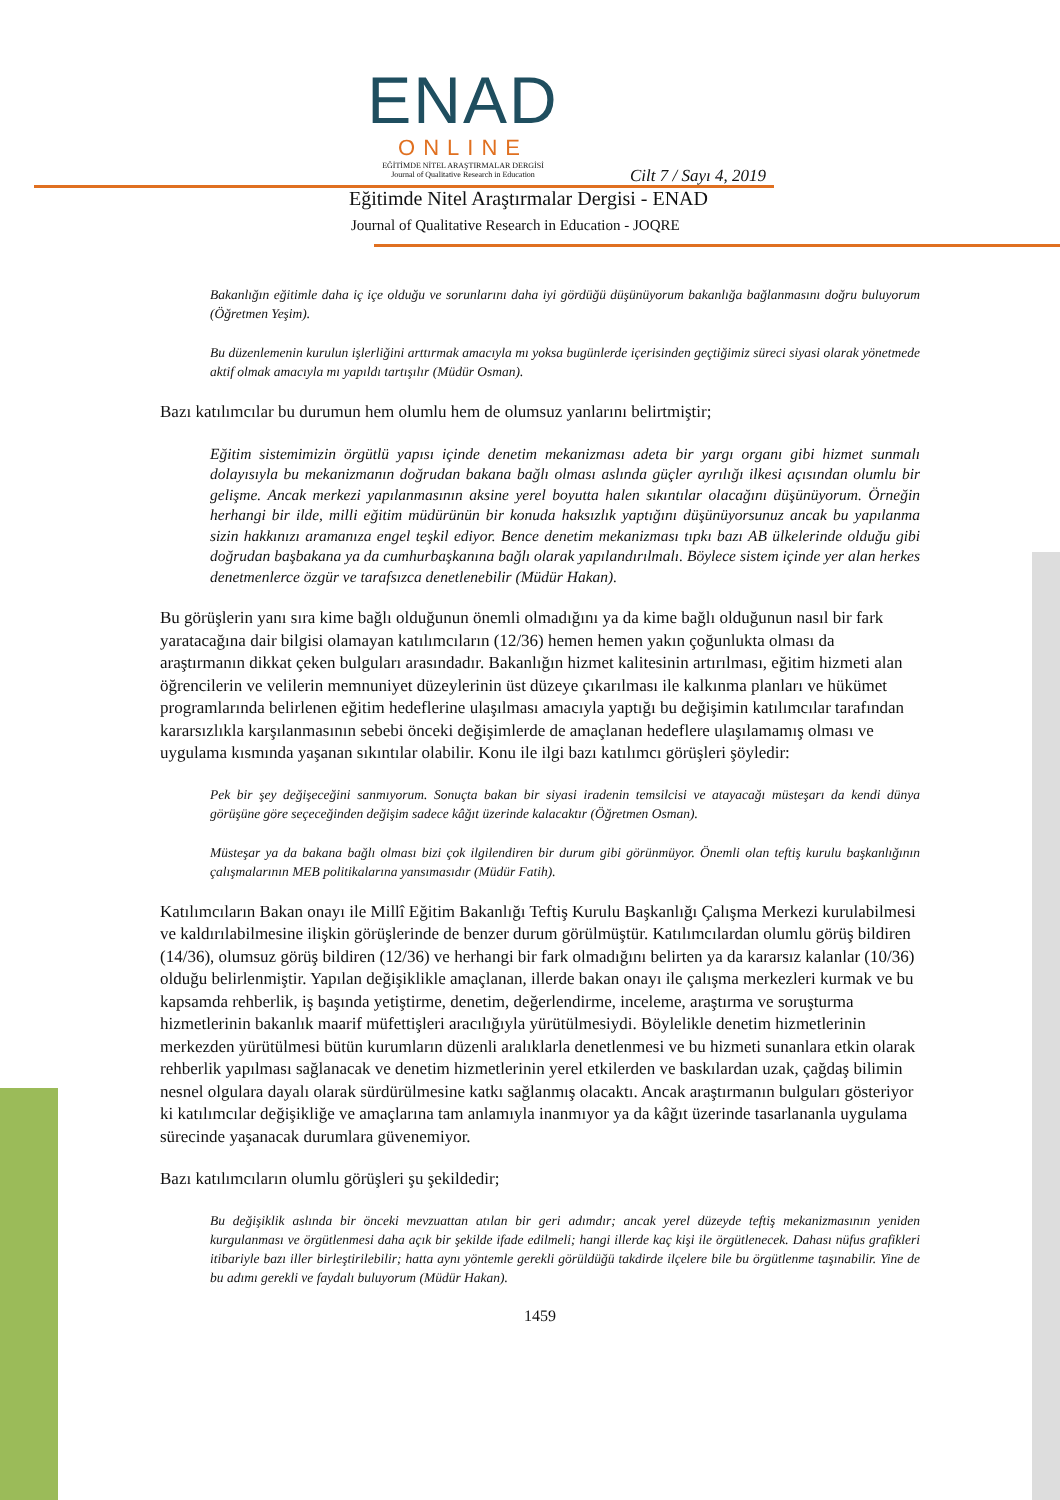ENAD
ONLINE
EĞİTİMDE NİTEL ARAŞTIRMALAR DERGİSİ
Journal of Qualitative Research in Education
Cilt 7 / Sayı 4, 2019
Eğitimde Nitel Araştırmalar Dergisi - ENAD
Journal of Qualitative Research in Education - JOQRE
Bakanlığın eğitimle daha iç içe olduğu ve sorunlarını daha iyi gördüğü düşünüyorum bakanlığa bağlanmasını doğru buluyorum (Öğretmen Yeşim).
Bu düzenlemenin kurulun işlerliğini arttırmak amacıyla mı yoksa bugünlerde içerisinden geçtiğimiz süreci siyasi olarak yönetmede aktif olmak amacıyla mı yapıldı tartışılır (Müdür Osman).
Bazı katılımcılar bu durumun hem olumlu hem de olumsuz yanlarını belirtmiştir;
Eğitim sistemimizin örgütlü yapısı içinde denetim mekanizması adeta bir yargı organı gibi hizmet sunmalı dolayısıyla bu mekanizmanın doğrudan bakana bağlı olması aslında güçler ayrılığı ilkesi açısından olumlu bir gelişme. Ancak merkezi yapılanmasının aksine yerel boyutta halen sıkıntılar olacağını düşünüyorum. Örneğin herhangi bir ilde, milli eğitim müdürünün bir konuda haksızlık yaptığını düşünüyorsunuz ancak bu yapılanma sizin hakkınızı aramanıza engel teşkil ediyor. Bence denetim mekanizması tıpkı bazı AB ülkelerinde olduğu gibi doğrudan başbakana ya da cumhurbaşkanına bağlı olarak yapılandırılmalı. Böylece sistem içinde yer alan herkes denetmenlerce özgür ve tarafsızca denetlenebilir (Müdür Hakan).
Bu görüşlerin yanı sıra kime bağlı olduğunun önemli olmadığını ya da kime bağlı olduğunun nasıl bir fark yaratacağına dair bilgisi olamayan katılımcıların (12/36) hemen hemen yakın çoğunlukta olması da araştırmanın dikkat çeken bulguları arasındadır. Bakanlığın hizmet kalitesinin artırılması, eğitim hizmeti alan öğrencilerin ve velilerin memnuniyet düzeylerinin üst düzeye çıkarılması ile kalkınma planları ve hükümet programlarında belirlenen eğitim hedeflerine ulaşılması amacıyla yaptığı bu değişimin katılımcılar tarafından kararsızlıkla karşılanmasının sebebi önceki değişimlerde de amaçlanan hedeflere ulaşılamamış olması ve uygulama kısmında yaşanan sıkıntılar olabilir. Konu ile ilgi bazı katılımcı görüşleri şöyledir:
Pek bir şey değişeceğini sanmıyorum. Sonuçta bakan bir siyasi iradenin temsilcisi ve atayacağı müsteşarı da kendi dünya görüşüne göre seçeceğinden değişim sadece kâğıt üzerinde kalacaktır (Öğretmen Osman).
Müsteşar ya da bakana bağlı olması bizi çok ilgilendiren bir durum gibi görünmüyor. Önemli olan teftiş kurulu başkanlığının çalışmalarının MEB politikalarına yansımasıdır (Müdür Fatih).
Katılımcıların Bakan onayı ile Millî Eğitim Bakanlığı Teftiş Kurulu Başkanlığı Çalışma Merkezi kurulabilmesi ve kaldırılabilmesine ilişkin görüşlerinde de benzer durum görülmüştür. Katılımcılardan olumlu görüş bildiren (14/36), olumsuz görüş bildiren (12/36) ve herhangi bir fark olmadığını belirten ya da kararsız kalanlar (10/36) olduğu belirlenmiştir. Yapılan değişiklikle amaçlanan, illerde bakan onayı ile çalışma merkezleri kurmak ve bu kapsamda rehberlik, iş başında yetiştirme, denetim, değerlendirme, inceleme, araştırma ve soruşturma hizmetlerinin bakanlık maarif müfettişleri aracılığıyla yürütülmesiydi. Böylelikle denetim hizmetlerinin merkezden yürütülmesi bütün kurumların düzenli aralıklarla denetlenmesi ve bu hizmeti sunanlara etkin olarak rehberlik yapılması sağlanacak ve denetim hizmetlerinin yerel etkilerden ve baskılardan uzak, çağdaş bilimin nesnel olgulara dayalı olarak sürdürülmesine katkı sağlanmış olacaktı. Ancak araştırmanın bulguları gösteriyor ki katılımcılar değişikliğe ve amaçlarına tam anlamıyla inanmıyor ya da kâğıt üzerinde tasarlananla uygulama sürecinde yaşanacak durumlara güvenemiyor.
Bazı katılımcıların olumlu görüşleri şu şekildedir;
Bu değişiklik aslında bir önceki mevzuattan atılan bir geri adımdır; ancak yerel düzeyde teftiş mekanizmasının yeniden kurgulanması ve örgütlenmesi daha açık bir şekilde ifade edilmeli; hangi illerde kaç kişi ile örgütlenecek. Dahası nüfus grafikleri itibariyle bazı iller birleştirilebilir; hatta aynı yöntemle gerekli görüldüğü takdirde ilçelere bile bu örgütlenme taşınabilir. Yine de bu adımı gerekli ve faydalı buluyorum (Müdür Hakan).
1459